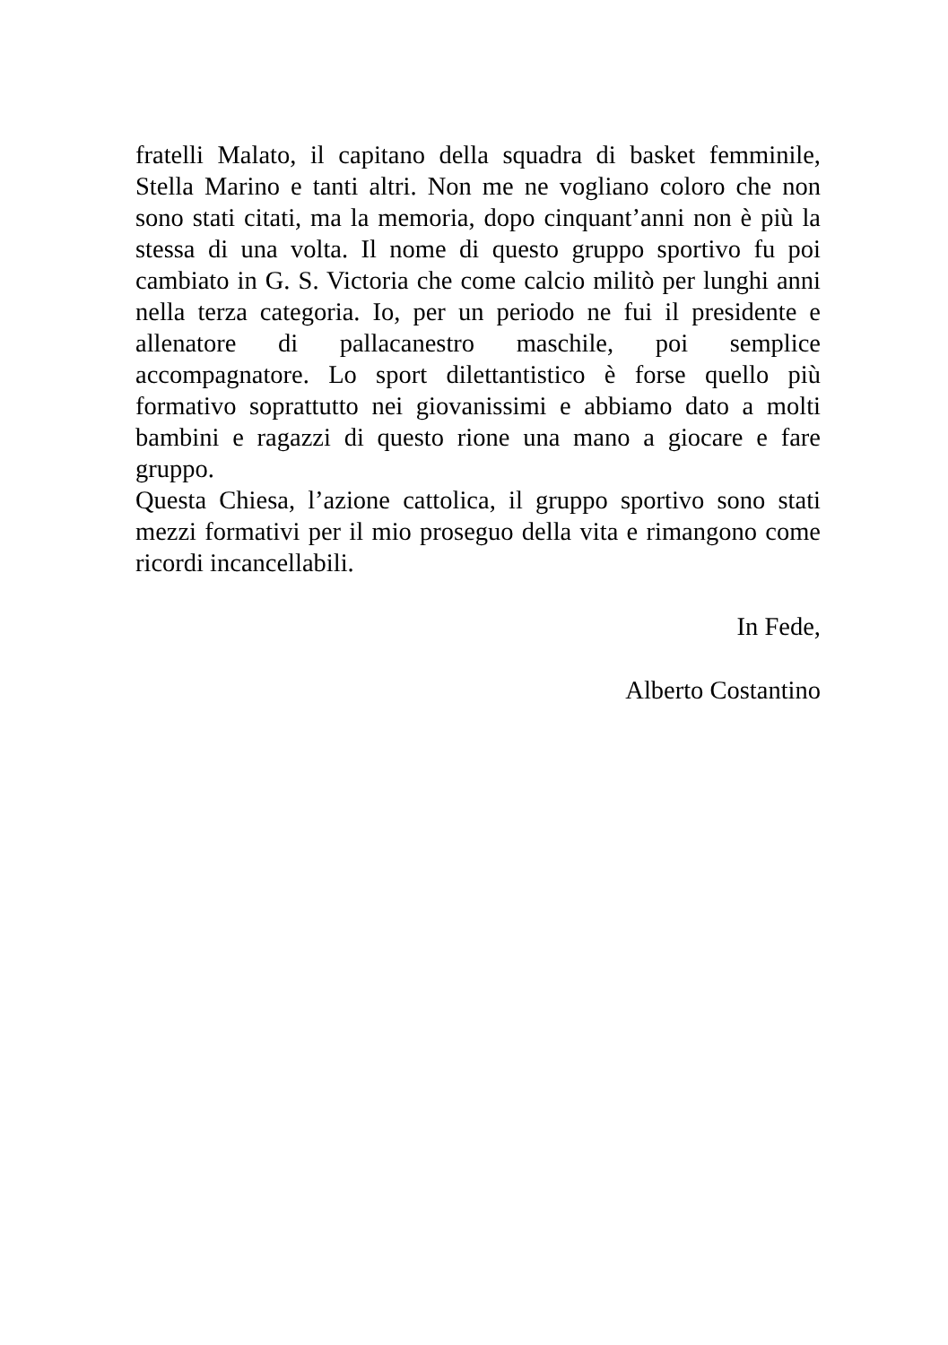fratelli Malato, il capitano della squadra di basket femminile, Stella Marino e tanti altri. Non me ne vogliano coloro che non sono stati citati, ma la memoria, dopo cinquant’anni non è più la stessa di una volta. Il nome di questo gruppo sportivo fu poi cambiato in G. S. Victoria che come calcio militò per lunghi anni nella terza categoria. Io, per un periodo ne fui il presidente e allenatore di pallacanestro maschile, poi semplice accompagnatore. Lo sport dilettantistico è forse quello più formativo soprattutto nei giovanissimi e abbiamo dato a molti bambini e ragazzi di questo rione una mano a giocare e fare gruppo.
Questa Chiesa, l’azione cattolica, il gruppo sportivo sono stati mezzi formativi per il mio proseguo della vita e rimangono come ricordi incancellabili.
In Fede,
Alberto Costantino